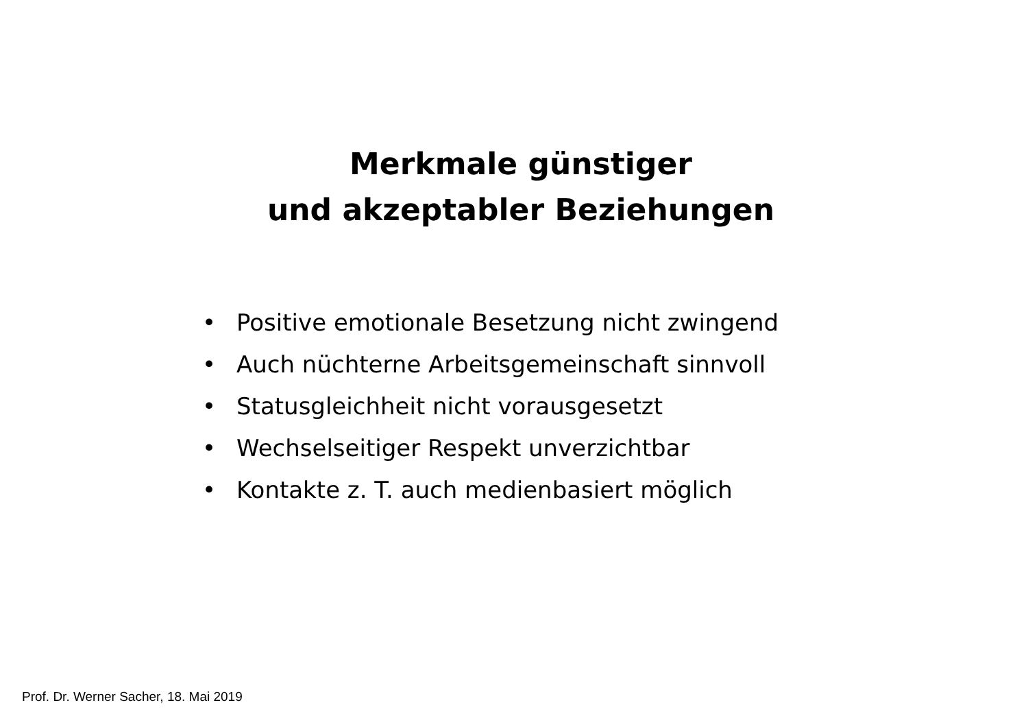Merkmale günstiger
und akzeptabler Beziehungen
• Positive emotionale Besetzung nicht zwingend
• Auch nüchterne Arbeitsgemeinschaft sinnvoll
• Statusgleichheit nicht vorausgesetzt
• Wechselseitiger Respekt unverzichtbar
• Kontakte z. T. auch medienbasiert möglich
Prof. Dr. Werner Sacher, 18. Mai 2019